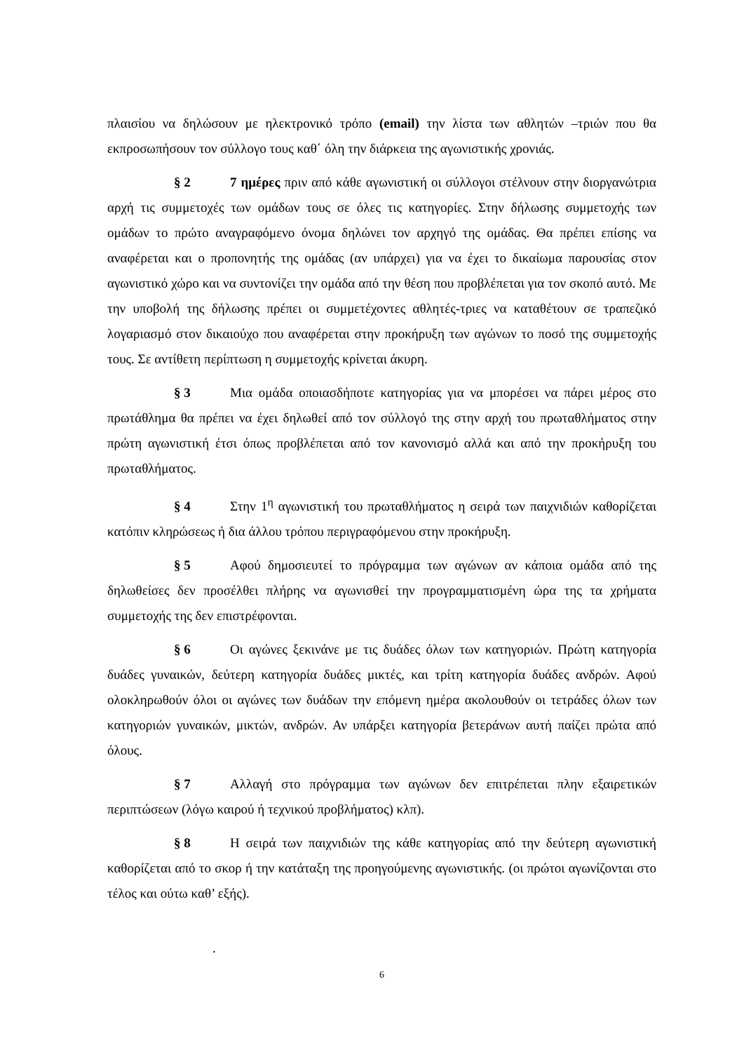πλαισίου να δηλώσουν με ηλεκτρονικό τρόπο (email) την λίστα των αθλητών –τριών που θα εκπροσωπήσουν τον σύλλογο τους καθ΄ όλη την διάρκεια της αγωνιστικής χρονιάς.
§ 2 7 ημέρες πριν από κάθε αγωνιστική οι σύλλογοι στέλνουν στην διοργανώτρια αρχή τις συμμετοχές των ομάδων τους σε όλες τις κατηγορίες. Στην δήλωσης συμμετοχής των ομάδων το πρώτο αναγραφόμενο όνομα δηλώνει τον αρχηγό της ομάδας. Θα πρέπει επίσης να αναφέρεται και ο προπονητής της ομάδας (αν υπάρχει) για να έχει το δικαίωμα παρουσίας στον αγωνιστικό χώρο και να συντονίζει την ομάδα από την θέση που προβλέπεται για τον σκοπό αυτό. Με την υποβολή της δήλωσης πρέπει οι συμμετέχοντες αθλητές-τριες να καταθέτουν σε τραπεζικό λογαριασμό στον δικαιούχο που αναφέρεται στην προκήρυξη των αγώνων το ποσό της συμμετοχής τους. Σε αντίθετη περίπτωση η συμμετοχής κρίνεται άκυρη.
§ 3 Μια ομάδα οποιασδήποτε κατηγορίας για να μπορέσει να πάρει μέρος στο πρωτάθλημα θα πρέπει να έχει δηλωθεί από τον σύλλογό της στην αρχή του πρωταθλήματος στην πρώτη αγωνιστική έτσι όπως προβλέπεται από τον κανονισμό αλλά και από την προκήρυξη του πρωταθλήματος.
§ 4 Στην 1<sup>η</sup> αγωνιστική του πρωταθλήματος η σειρά των παιχνιδιών καθορίζεται κατόπιν κληρώσεως ή δια άλλου τρόπου περιγραφόμενου στην προκήρυξη.
§ 5 Αφού δημοσιευτεί το πρόγραμμα των αγώνων αν κάποια ομάδα από της δηλωθείσες δεν προσέλθει πλήρης να αγωνισθεί την προγραμματισμένη ώρα της τα χρήματα συμμετοχής της δεν επιστρέφονται.
§ 6 Οι αγώνες ξεκινάνε με τις δυάδες όλων των κατηγοριών. Πρώτη κατηγορία δυάδες γυναικών, δεύτερη κατηγορία δυάδες μικτές, και τρίτη κατηγορία δυάδες ανδρών. Αφού ολοκληρωθούν όλοι οι αγώνες των δυάδων την επόμενη ημέρα ακολουθούν οι τετράδες όλων των κατηγοριών γυναικών, μικτών, ανδρών. Αν υπάρξει κατηγορία βετεράνων αυτή παίζει πρώτα από όλους.
§ 7 Αλλαγή στο πρόγραμμα των αγώνων δεν επιτρέπεται πλην εξαιρετικών περιπτώσεων (λόγω καιρού ή τεχνικού προβλήματος) κλπ).
§ 8 Η σειρά των παιχνιδιών της κάθε κατηγορίας από την δεύτερη αγωνιστική καθορίζεται από το σκορ ή την κατάταξη της προηγούμενης αγωνιστικής. (οι πρώτοι αγωνίζονται στο τέλος και ούτω καθ’ εξής).
.
6